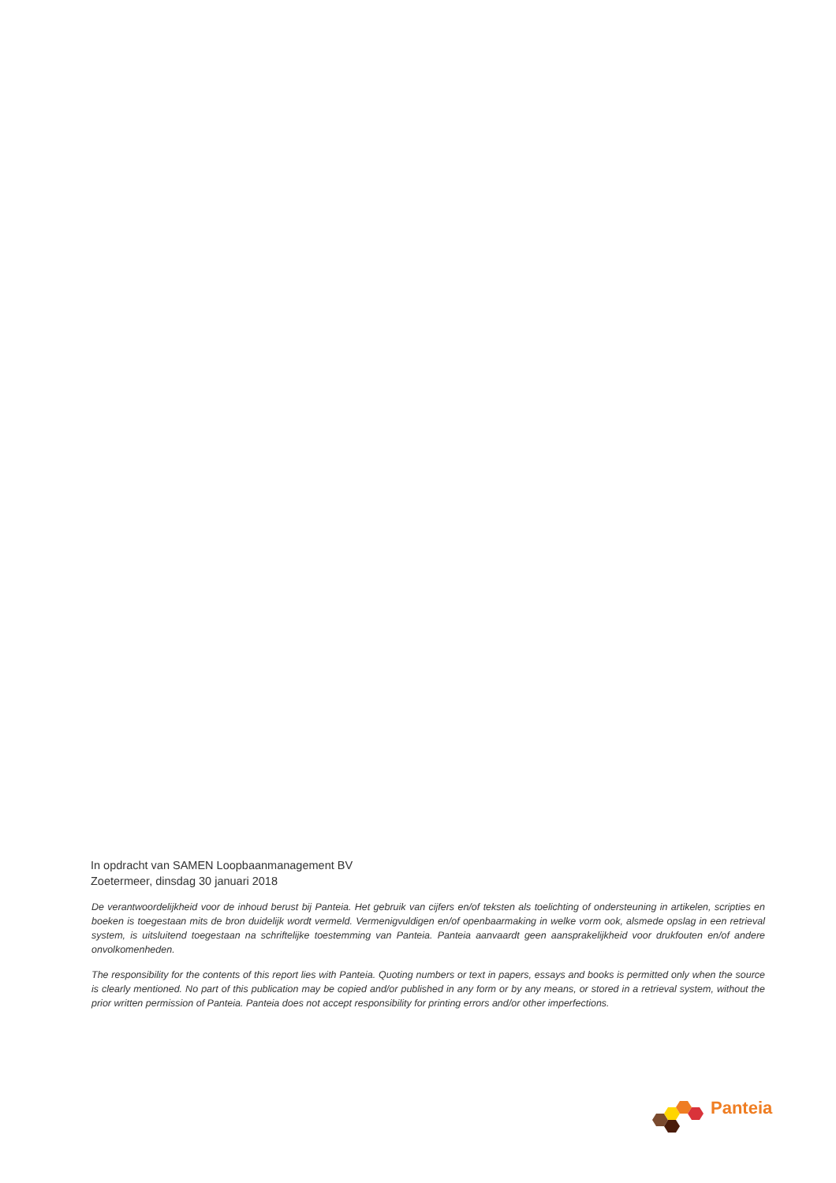In opdracht van SAMEN Loopbaanmanagement BV
Zoetermeer, dinsdag 30 januari 2018
De verantwoordelijkheid voor de inhoud berust bij Panteia. Het gebruik van cijfers en/of teksten als toelichting of ondersteuning in artikelen, scripties en boeken is toegestaan mits de bron duidelijk wordt vermeld. Vermenigvuldigen en/of openbaarmaking in welke vorm ook, alsmede opslag in een retrieval system, is uitsluitend toegestaan na schriftelijke toestemming van Panteia. Panteia aanvaardt geen aansprakelijkheid voor drukfouten en/of andere onvolkomenheden.
The responsibility for the contents of this report lies with Panteia. Quoting numbers or text in papers, essays and books is permitted only when the source is clearly mentioned. No part of this publication may be copied and/or published in any form or by any means, or stored in a retrieval system, without the prior written permission of Panteia. Panteia does not accept responsibility for printing errors and/or other imperfections.
Panteia